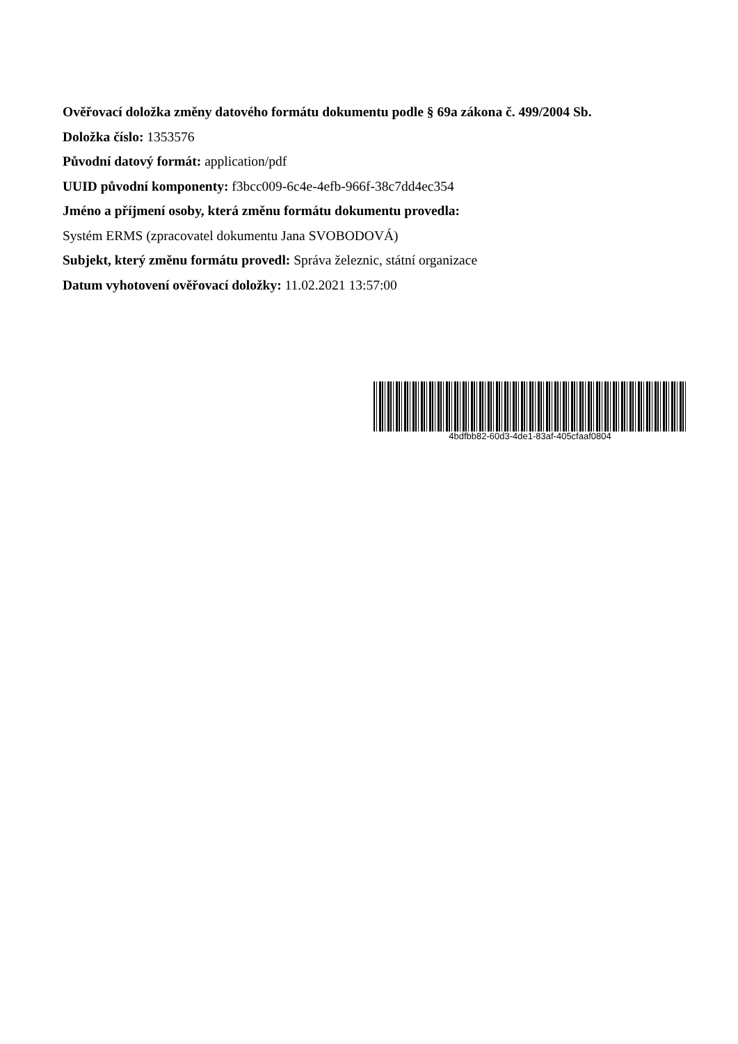Ověřovací doložka změny datového formátu dokumentu podle § 69a zákona č. 499/2004 Sb.
Doložka číslo: 1353576
Původní datový formát: application/pdf
UUID původní komponenty: f3bcc009-6c4e-4efb-966f-38c7dd4ec354
Jméno a příjmení osoby, která změnu formátu dokumentu provedla:
Systém ERMS (zpracovatel dokumentu Jana SVOBODOVÁ)
Subjekt, který změnu formátu provedl: Správa železnic, státní organizace
Datum vyhotovení ověřovací doložky: 11.02.2021 13:57:00
4bdfbb82-60d3-4de1-83af-405cfaaf0804